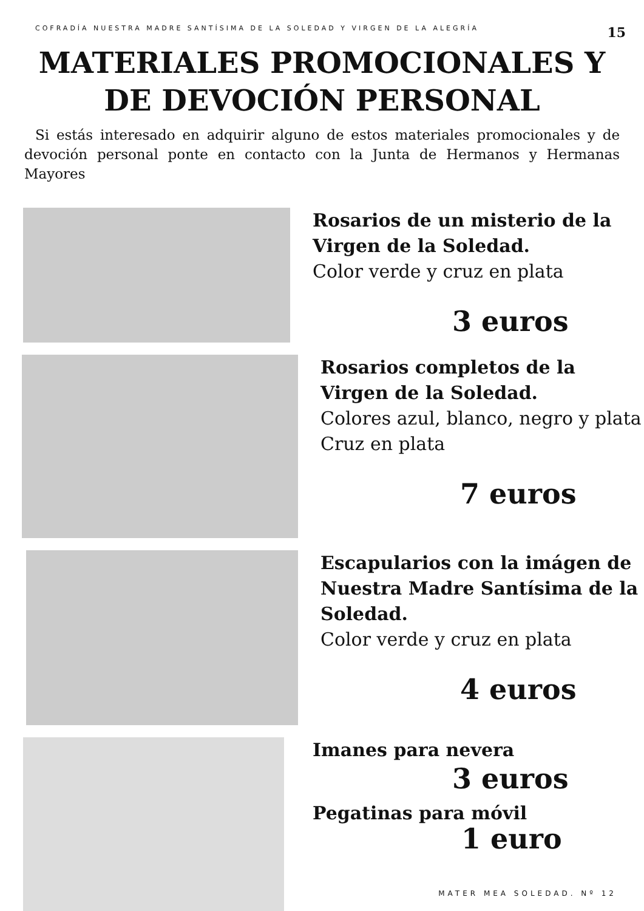COFRADÍA NUESTRA MADRE SANTÍSIMA DE LA SOLEDAD Y VIRGEN DE LA ALEGRÍA 15
MATERIALES PROMOCIONALES Y
DE DEVOCIÓN PERSONAL
Si estás interesado en adquirir alguno de estos materiales promocionales y de devoción personal ponte en contacto con la Junta de Hermanos y Hermanas Mayores
Rosarios de un misterio de la Virgen de la Soledad.
Color verde y cruz en plata
3 euros
Rosarios completos de la Virgen de la Soledad.
Colores azul, blanco, negro y plata
Cruz en plata
7 euros
Escapularios con la imágen de Nuestra Madre Santísima de la Soledad.
Color verde y cruz en plata
4 euros
Imanes para nevera
3 euros
Pegatinas para móvil
1 euro
MATER MEA SOLEDAD. Nº 12